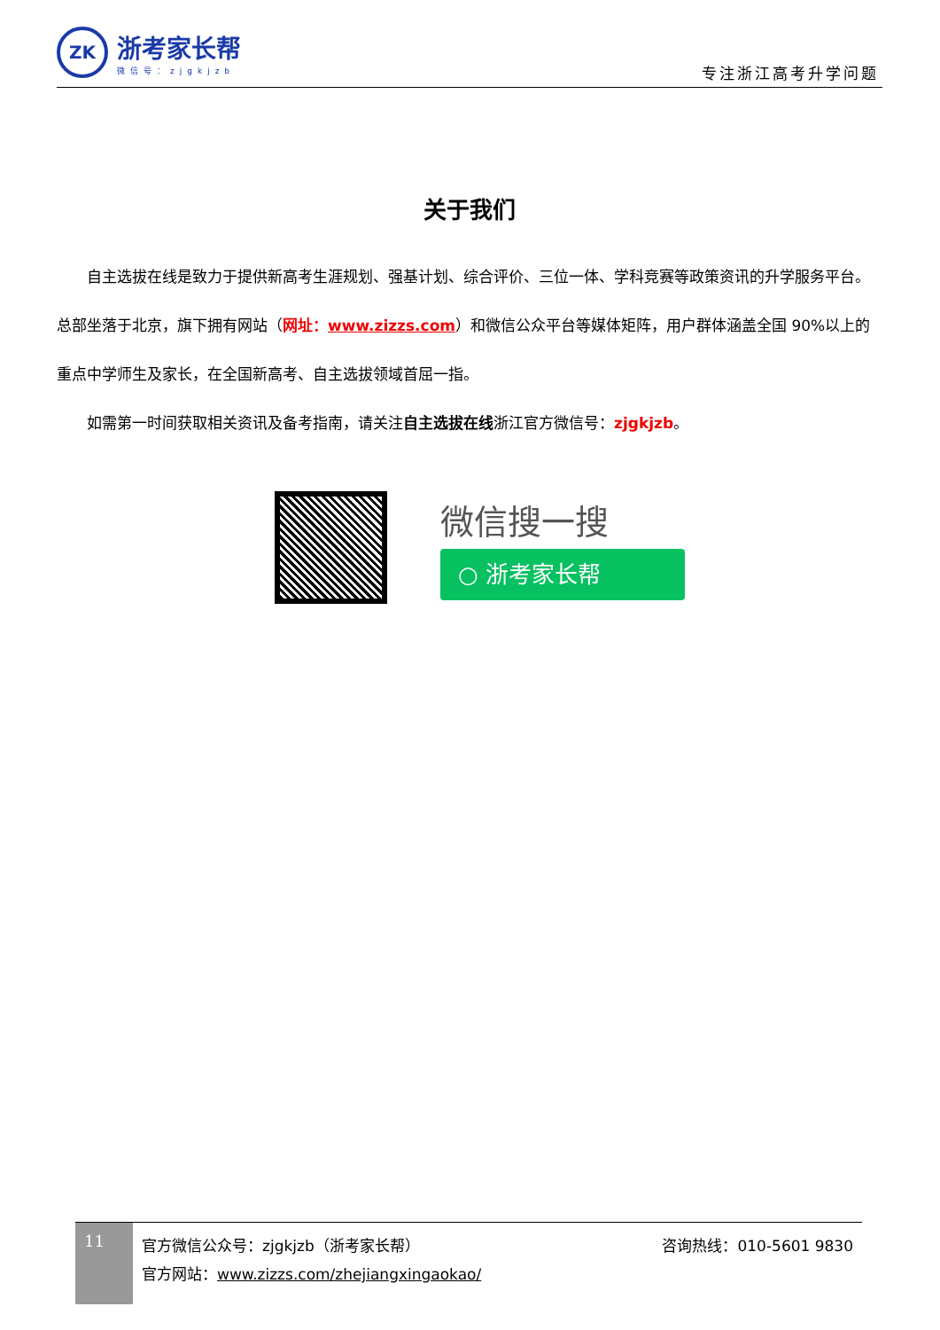ZK
浙考家长帮
微信号：zjgkjzb
专注浙江高考升学问题
关于我们
自主选拔在线是致力于提供新高考生涯规划、强基计划、综合评价、三位一体、学科竞赛等政策资讯的升学服务平台。总部坐落于北京，旗下拥有网站（网址：www.zizzs.com）和微信公众平台等媒体矩阵，用户群体涵盖全国 90%以上的重点中学师生及家长，在全国新高考、自主选拔领域首屈一指。
如需第一时间获取相关资讯及备考指南，请关注自主选拔在线浙江官方微信号：zjgkjzb。
微信搜一搜
○ 浙考家长帮
11
官方微信公众号：zjgkjzb（浙考家长帮）
官方网站：www.zizzs.com/zhejiangxingaokao/
咨询热线：010-5601 9830